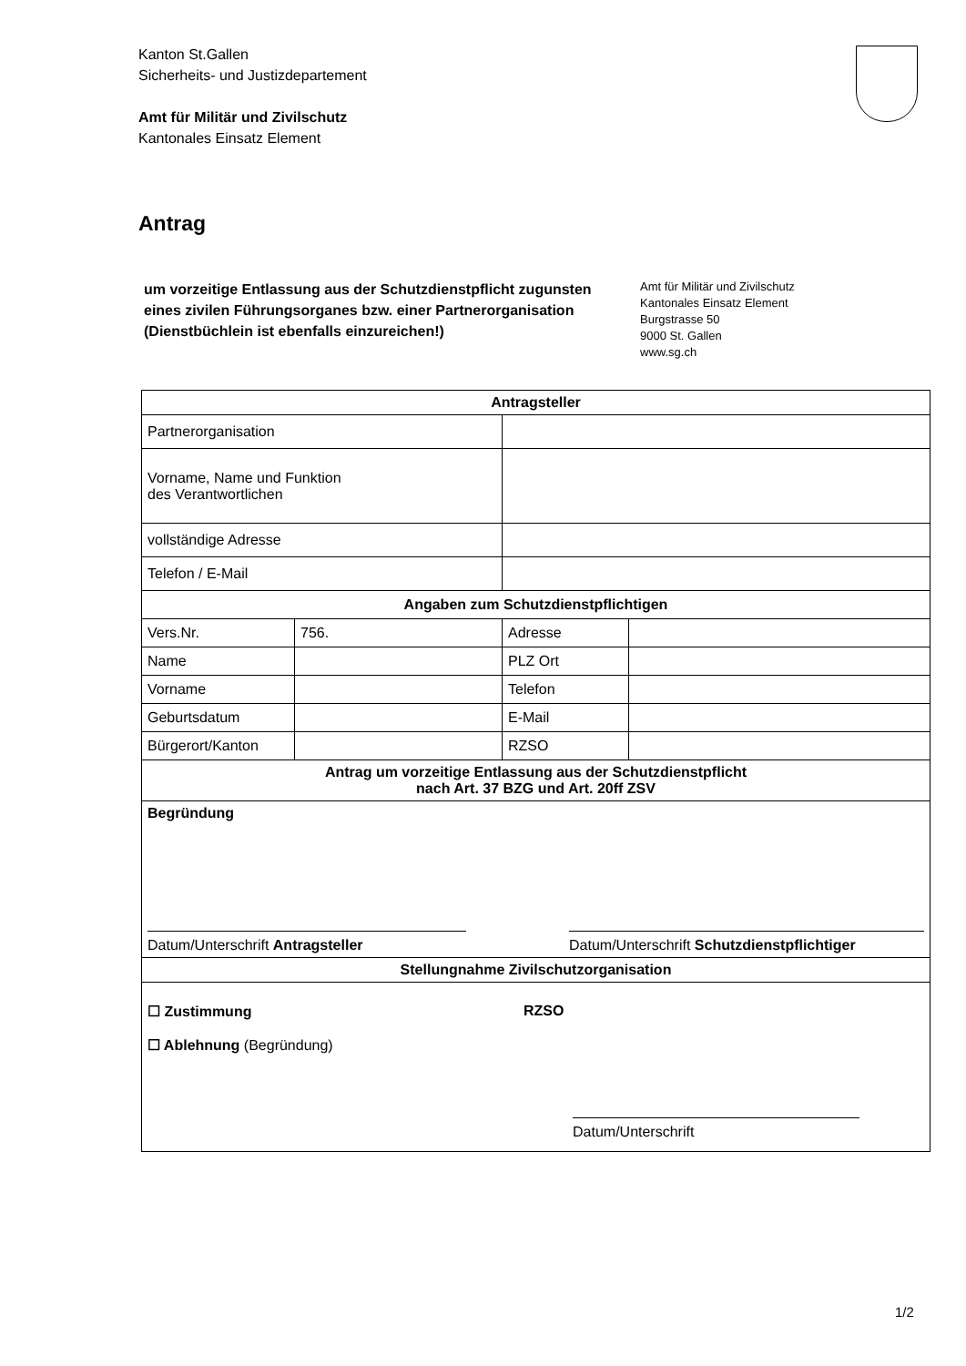Kanton St.Gallen
Sicherheits- und Justizdepartement
Amt für Militär und Zivilschutz
Kantonales Einsatz Element
Antrag
um vorzeitige Entlassung aus der Schutzdienstpflicht zugunsten eines zivilen Führungsorganes bzw. einer Partnerorganisation
(Dienstbüchlein ist ebenfalls einzureichen!)
Amt für Militär und Zivilschutz
Kantonales Einsatz Element
Burgstrasse 50
9000 St. Gallen
www.sg.ch
| Antragsteller | | | |
| --- | --- | --- | --- |
| Partnerorganisation | | | |
| Vorname, Name und Funktion des Verantwortlichen | | | |
| vollständige Adresse | | | |
| Telefon / E-Mail | | | |
| Angaben zum Schutzdienstpflichtigen | | | |
| Vers.Nr. | 756. | Adresse | |
| Name | | PLZ Ort | |
| Vorname | | Telefon | |
| Geburtsdatum | | E-Mail | |
| Bürgerort/Kanton | | RZSO | |
| Antrag um vorzeitige Entlassung aus der Schutzdienstpflicht nach Art. 37 BZG und Art. 20ff ZSV | | | |
| Begründung Datum/Unterschrift Antragsteller Datum/Unterschrift Schutzdienstpflichtiger | | | |
| Stellungnahme Zivilschutzorganisation | | | |
| ☐ Zustimmung RZSO ☐ Ablehnung (Begründung) Datum/Unterschrift | | | |
1/2